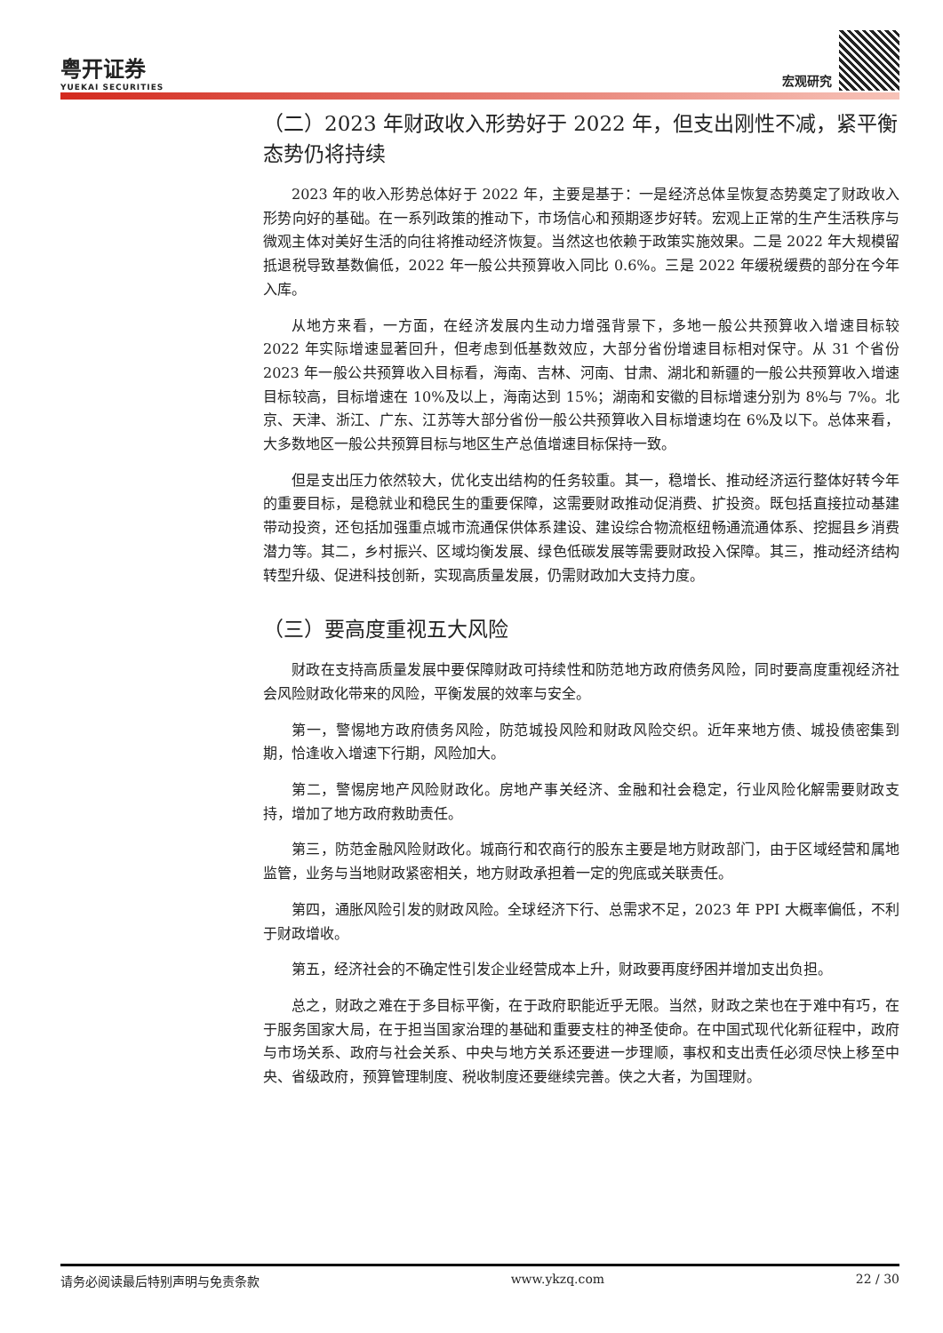粤开证券
YUEKAI SECURITIES
宏观研究
（二）2023 年财政收入形势好于 2022 年，但支出刚性不减，紧平衡态势仍将持续
2023 年的收入形势总体好于 2022 年，主要是基于：一是经济总体呈恢复态势奠定了财政收入形势向好的基础。在一系列政策的推动下，市场信心和预期逐步好转。宏观上正常的生产生活秩序与微观主体对美好生活的向往将推动经济恢复。当然这也依赖于政策实施效果。二是 2022 年大规模留抵退税导致基数偏低，2022 年一般公共预算收入同比 0.6%。三是 2022 年缓税缓费的部分在今年入库。
从地方来看，一方面，在经济发展内生动力增强背景下，多地一般公共预算收入增速目标较 2022 年实际增速显著回升，但考虑到低基数效应，大部分省份增速目标相对保守。从 31 个省份 2023 年一般公共预算收入目标看，海南、吉林、河南、甘肃、湖北和新疆的一般公共预算收入增速目标较高，目标增速在 10%及以上，海南达到 15%；湖南和安徽的目标增速分别为 8%与 7%。北京、天津、浙江、广东、江苏等大部分省份一般公共预算收入目标增速均在 6%及以下。总体来看，大多数地区一般公共预算目标与地区生产总值增速目标保持一致。
但是支出压力依然较大，优化支出结构的任务较重。其一，稳增长、推动经济运行整体好转今年的重要目标，是稳就业和稳民生的重要保障，这需要财政推动促消费、扩投资。既包括直接拉动基建带动投资，还包括加强重点城市流通保供体系建设、建设综合物流枢纽畅通流通体系、挖掘县乡消费潜力等。其二，乡村振兴、区域均衡发展、绿色低碳发展等需要财政投入保障。其三，推动经济结构转型升级、促进科技创新，实现高质量发展，仍需财政加大支持力度。
（三）要高度重视五大风险
财政在支持高质量发展中要保障财政可持续性和防范地方政府债务风险，同时要高度重视经济社会风险财政化带来的风险，平衡发展的效率与安全。
第一，警惕地方政府债务风险，防范城投风险和财政风险交织。近年来地方债、城投债密集到期，恰逢收入增速下行期，风险加大。
第二，警惕房地产风险财政化。房地产事关经济、金融和社会稳定，行业风险化解需要财政支持，增加了地方政府救助责任。
第三，防范金融风险财政化。城商行和农商行的股东主要是地方财政部门，由于区域经营和属地监管，业务与当地财政紧密相关，地方财政承担着一定的兜底或关联责任。
第四，通胀风险引发的财政风险。全球经济下行、总需求不足，2023 年 PPI 大概率偏低，不利于财政增收。
第五，经济社会的不确定性引发企业经营成本上升，财政要再度纾困并增加支出负担。
总之，财政之难在于多目标平衡，在于政府职能近乎无限。当然，财政之荣也在于难中有巧，在于服务国家大局，在于担当国家治理的基础和重要支柱的神圣使命。在中国式现代化新征程中，政府与市场关系、政府与社会关系、中央与地方关系还要进一步理顺，事权和支出责任必须尽快上移至中央、省级政府，预算管理制度、税收制度还要继续完善。侠之大者，为国理财。
请务必阅读最后特别声明与免责条款 www.ykzq.com 22 / 30